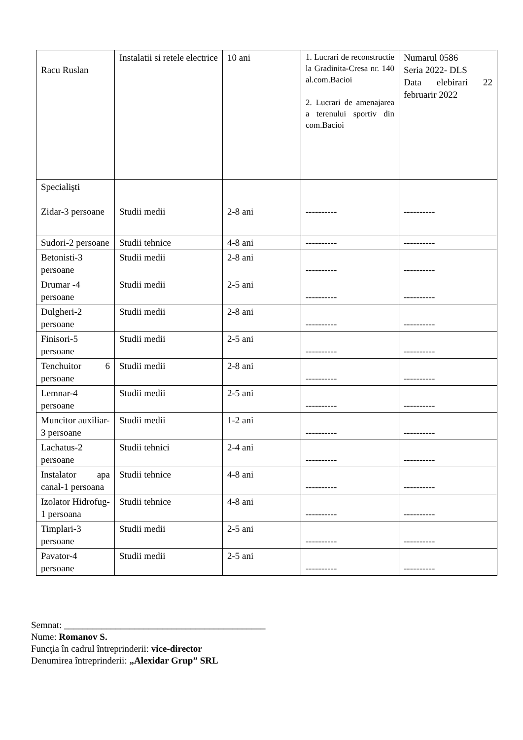| Racu Ruslan | Instalatii si retele electrice | 10 ani | 1. Lucrari de reconstructie la Gradinita-Cresa nr. 140 al.com.Bacioi 2. Lucrari de amenajarea a terenului sportiv din com.Bacioi | Numarul 0586 Seria 2022- DLS Data elebirari 22 februarir 2022 |
| Specialişti Zidar-3 persoane | Studii medii | 2-8 ani | ---------- | ---------- |
| Sudori-2 persoane | Studii tehnice | 4-8 ani | ---------- | ---------- |
| Betonisti-3 persoane | Studii medii | 2-8 ani | ---------- | ---------- |
| Drumar -4 persoane | Studii medii | 2-5 ani | ---------- | ---------- |
| Dulgheri-2 persoane | Studii medii | 2-8 ani | ---------- | ---------- |
| Finisori-5 persoane | Studii medii | 2-5 ani | ---------- | ---------- |
| Tenchuitor 6 persoane | Studii medii | 2-8 ani | ---------- | ---------- |
| Lemnar-4 persoane | Studii medii | 2-5 ani | ---------- | ---------- |
| Muncitor auxiliar-3 persoane | Studii medii | 1-2 ani | ---------- | ---------- |
| Lachatus-2 persoane | Studii tehnici | 2-4 ani | ---------- | ---------- |
| Instalator apa canal-1 persoana | Studii tehnice | 4-8 ani | ---------- | ---------- |
| Izolator Hidrofug-1 persoana | Studii tehnice | 4-8 ani | ---------- | ---------- |
| Timplari-3 persoane | Studii medii | 2-5 ani | ---------- | ---------- |
| Pavator-4 persoane | Studii medii | 2-5 ani | ---------- | ---------- |
Semnat: ___________________________________________
Nume: Romanov S.
Funcţia în cadrul întreprinderii: vice-director
Denumirea întreprinderii: „Alexidar Grup” SRL